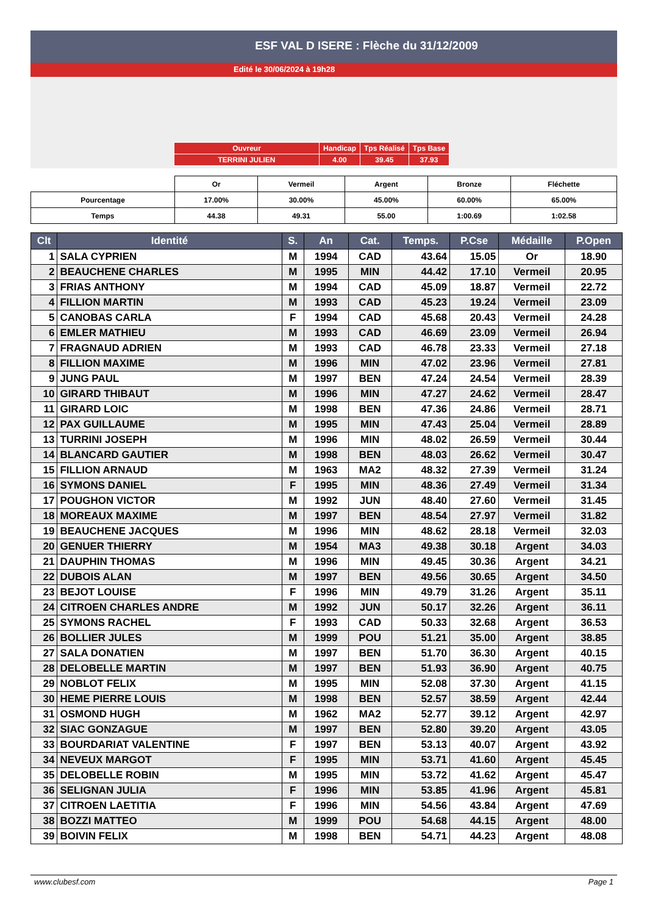ESF VAL D ISERE : Flèche du 31/12/2009
Edité le 30/06/2024 à 19h28
| Ouvreur | Handicap | Tps Réalisé | Tps Base |
| TERRINI JULIEN | 4.00 | 39.45 | 37.93 |
| | Or | Vermeil | Argent | Bronze | Fléchette |
| Pourcentage | 17.00% | 30.00% | 45.00% | 60.00% | 65.00% |
| Temps | 44.38 | 49.31 | 55.00 | 1:00.69 | 1:02.58 |
| Clt | Identité | S. | An | Cat. | Temps. | P.Cse | Médaille | P.Open |
| --- | --- | --- | --- | --- | --- | --- | --- | --- |
| 1 | SALA CYPRIEN | M | 1994 | CAD | 43.64 | 15.05 | Or | 18.90 |
| 2 | BEAUCHENE CHARLES | M | 1995 | MIN | 44.42 | 17.10 | Vermeil | 20.95 |
| 3 | FRIAS ANTHONY | M | 1994 | CAD | 45.09 | 18.87 | Vermeil | 22.72 |
| 4 | FILLION MARTIN | M | 1993 | CAD | 45.23 | 19.24 | Vermeil | 23.09 |
| 5 | CANOBAS CARLA | F | 1994 | CAD | 45.68 | 20.43 | Vermeil | 24.28 |
| 6 | EMLER MATHIEU | M | 1993 | CAD | 46.69 | 23.09 | Vermeil | 26.94 |
| 7 | FRAGNAUD ADRIEN | M | 1993 | CAD | 46.78 | 23.33 | Vermeil | 27.18 |
| 8 | FILLION MAXIME | M | 1996 | MIN | 47.02 | 23.96 | Vermeil | 27.81 |
| 9 | JUNG PAUL | M | 1997 | BEN | 47.24 | 24.54 | Vermeil | 28.39 |
| 10 | GIRARD THIBAUT | M | 1996 | MIN | 47.27 | 24.62 | Vermeil | 28.47 |
| 11 | GIRARD LOIC | M | 1998 | BEN | 47.36 | 24.86 | Vermeil | 28.71 |
| 12 | PAX GUILLAUME | M | 1995 | MIN | 47.43 | 25.04 | Vermeil | 28.89 |
| 13 | TURRINI JOSEPH | M | 1996 | MIN | 48.02 | 26.59 | Vermeil | 30.44 |
| 14 | BLANCARD GAUTIER | M | 1998 | BEN | 48.03 | 26.62 | Vermeil | 30.47 |
| 15 | FILLION ARNAUD | M | 1963 | MA2 | 48.32 | 27.39 | Vermeil | 31.24 |
| 16 | SYMONS DANIEL | F | 1995 | MIN | 48.36 | 27.49 | Vermeil | 31.34 |
| 17 | POUGHON VICTOR | M | 1992 | JUN | 48.40 | 27.60 | Vermeil | 31.45 |
| 18 | MOREAUX MAXIME | M | 1997 | BEN | 48.54 | 27.97 | Vermeil | 31.82 |
| 19 | BEAUCHENE JACQUES | M | 1996 | MIN | 48.62 | 28.18 | Vermeil | 32.03 |
| 20 | GENUER THIERRY | M | 1954 | MA3 | 49.38 | 30.18 | Argent | 34.03 |
| 21 | DAUPHIN THOMAS | M | 1996 | MIN | 49.45 | 30.36 | Argent | 34.21 |
| 22 | DUBOIS ALAN | M | 1997 | BEN | 49.56 | 30.65 | Argent | 34.50 |
| 23 | BEJOT LOUISE | F | 1996 | MIN | 49.79 | 31.26 | Argent | 35.11 |
| 24 | CITROEN CHARLES ANDRE | M | 1992 | JUN | 50.17 | 32.26 | Argent | 36.11 |
| 25 | SYMONS RACHEL | F | 1993 | CAD | 50.33 | 32.68 | Argent | 36.53 |
| 26 | BOLLIER JULES | M | 1999 | POU | 51.21 | 35.00 | Argent | 38.85 |
| 27 | SALA DONATIEN | M | 1997 | BEN | 51.70 | 36.30 | Argent | 40.15 |
| 28 | DELOBELLE MARTIN | M | 1997 | BEN | 51.93 | 36.90 | Argent | 40.75 |
| 29 | NOBLOT FELIX | M | 1995 | MIN | 52.08 | 37.30 | Argent | 41.15 |
| 30 | HEME PIERRE LOUIS | M | 1998 | BEN | 52.57 | 38.59 | Argent | 42.44 |
| 31 | OSMOND HUGH | M | 1962 | MA2 | 52.77 | 39.12 | Argent | 42.97 |
| 32 | SIAC GONZAGUE | M | 1997 | BEN | 52.80 | 39.20 | Argent | 43.05 |
| 33 | BOURDARIAT VALENTINE | F | 1997 | BEN | 53.13 | 40.07 | Argent | 43.92 |
| 34 | NEVEUX MARGOT | F | 1995 | MIN | 53.71 | 41.60 | Argent | 45.45 |
| 35 | DELOBELLE ROBIN | M | 1995 | MIN | 53.72 | 41.62 | Argent | 45.47 |
| 36 | SELIGNAN JULIA | F | 1996 | MIN | 53.85 | 41.96 | Argent | 45.81 |
| 37 | CITROEN LAETITIA | F | 1996 | MIN | 54.56 | 43.84 | Argent | 47.69 |
| 38 | BOZZI MATTEO | M | 1999 | POU | 54.68 | 44.15 | Argent | 48.00 |
| 39 | BOIVIN FELIX | M | 1998 | BEN | 54.71 | 44.23 | Argent | 48.08 |
www.clubesf.com Page 1